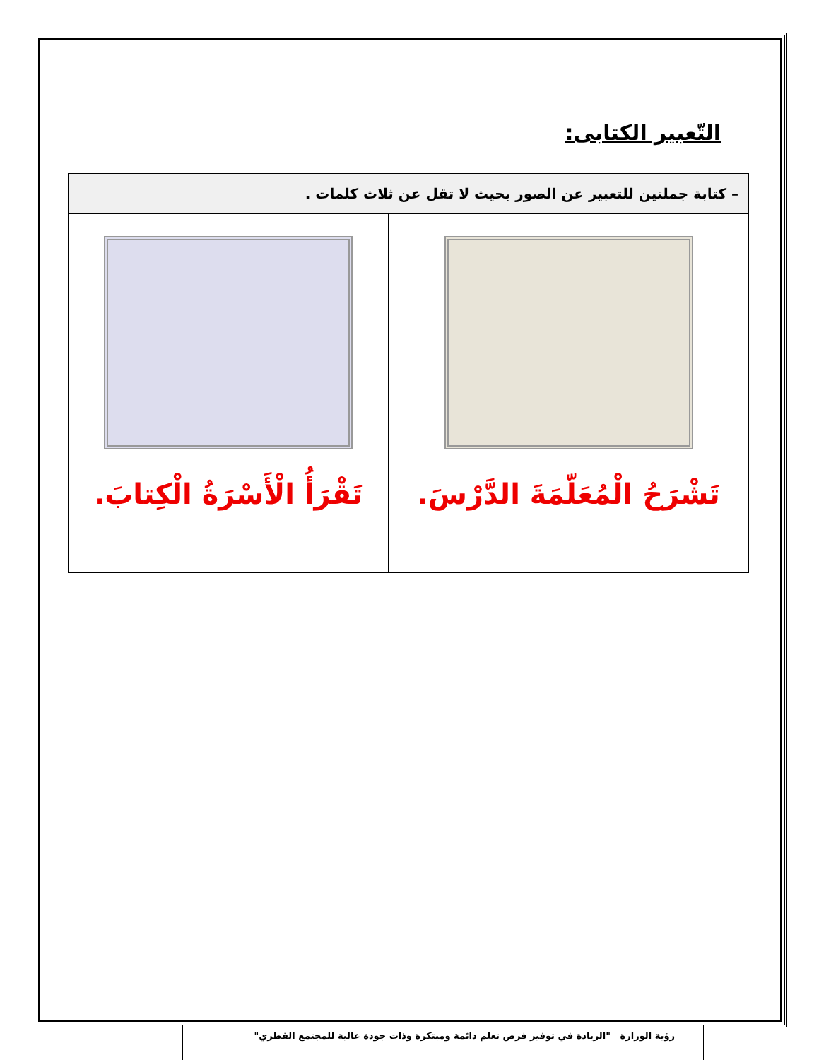التّعبير الكتابى:
| – كتابة جملتين للتعبير عن الصور بحيث لا تقل عن ثلاث كلمات . | |
| --- | --- |
| تَشْرَحُ الْمُعَلّمَةَ الدَّرْسَ. | تَقْرَأُ الْأَسْرَةُ الْكِتابَ. |
رؤية الوزارة "الريادة في توفير فرص تعلم دائمة ومبتكرة وذات جودة عالية للمجتمع القطري"